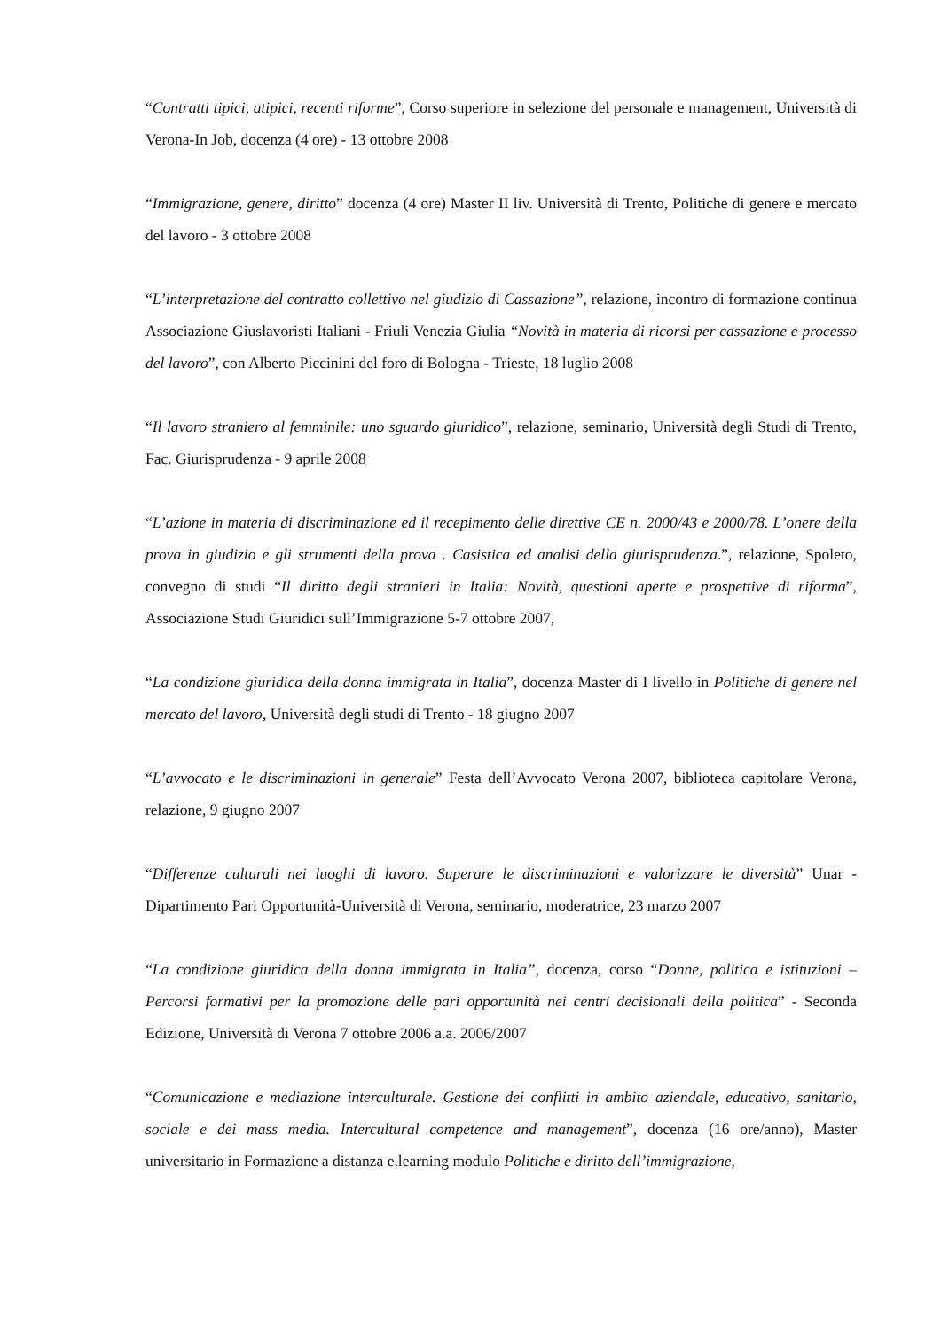“Contratti tipici, atipici, recenti riforme”, Corso superiore in selezione del personale e management, Università di Verona-In Job, docenza (4 ore) - 13 ottobre 2008
“Immigrazione, genere, diritto” docenza (4 ore) Master II liv. Università di Trento, Politiche di genere e mercato del lavoro - 3 ottobre 2008
“L’interpretazione del contratto collettivo nel giudizio di Cassazione”, relazione, incontro di formazione continua Associazione Giuslavoristi Italiani - Friuli Venezia Giulia “Novità in materia di ricorsi per cassazione e processo del lavoro”, con Alberto Piccinini del foro di Bologna - Trieste, 18 luglio 2008
“Il lavoro straniero al femminile: uno sguardo giuridico”, relazione, seminario, Università degli Studi di Trento, Fac. Giurisprudenza - 9 aprile 2008
“L’azione in materia di discriminazione ed il recepimento delle direttive CE n. 2000/43 e 2000/78. L’onere della prova in giudizio e gli strumenti della prova . Casistica ed analisi della giurisprudenza.”, relazione, Spoleto, convegno di studi “Il diritto degli stranieri in Italia: Novità, questioni aperte e prospettive di riforma”, Associazione Studi Giuridici sull’Immigrazione 5-7 ottobre 2007,
“La condizione giuridica della donna immigrata in Italia”, docenza Master di I livello in Politiche di genere nel mercato del lavoro, Università degli studi di Trento - 18 giugno 2007
“L’avvocato e le discriminazioni in generale” Festa dell’Avvocato Verona 2007, biblioteca capitolare Verona, relazione, 9 giugno 2007
“Differenze culturali nei luoghi di lavoro. Superare le discriminazioni e valorizzare le diversità” Unar - Dipartimento Pari Opportunità-Università di Verona, seminario, moderatrice, 23 marzo 2007
“La condizione giuridica della donna immigrata in Italia”, docenza, corso “Donne, politica e istituzioni – Percorsi formativi per la promozione delle pari opportunità nei centri decisionali della politica” - Seconda Edizione, Università di Verona 7 ottobre 2006 a.a. 2006/2007
“Comunicazione e mediazione interculturale. Gestione dei conflitti in ambito aziendale, educativo, sanitario, sociale e dei mass media. Intercultural competence and management”, docenza (16 ore/anno), Master universitario in Formazione a distanza e.learning modulo Politiche e diritto dell’immigrazione,